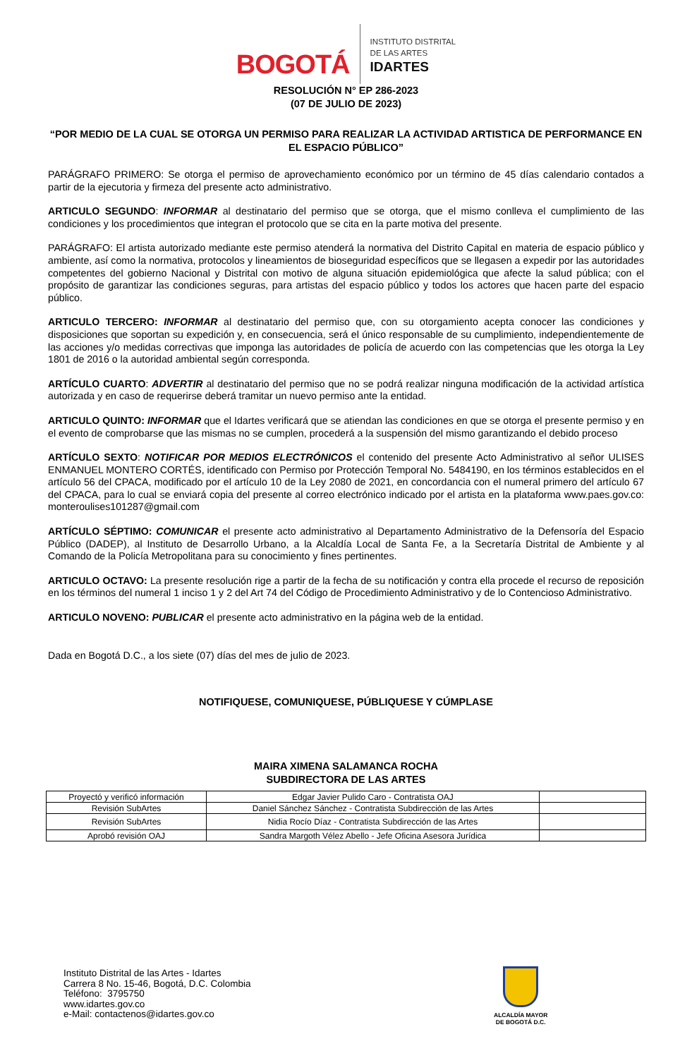BOGOTÁ
INSTITUTO DISTRITAL
DE LAS ARTES
IDARTES
RESOLUCIÓN N° EP 286-2023
(07 DE JULIO DE 2023)
“POR MEDIO DE LA CUAL SE OTORGA UN PERMISO PARA REALIZAR LA ACTIVIDAD ARTISTICA DE PERFORMANCE EN EL ESPACIO PÚBLICO”
PARÁGRAFO PRIMERO: Se otorga el permiso de aprovechamiento económico por un término de 45 días calendario contados a partir de la ejecutoria y firmeza del presente acto administrativo.
ARTICULO SEGUNDO: INFORMAR al destinatario del permiso que se otorga, que el mismo conlleva el cumplimiento de las condiciones y los procedimientos que integran el protocolo que se cita en la parte motiva del presente.
PARÁGRAFO: El artista autorizado mediante este permiso atenderá la normativa del Distrito Capital en materia de espacio público y ambiente, así como la normativa, protocolos y lineamientos de bioseguridad específicos que se llegasen a expedir por las autoridades competentes del gobierno Nacional y Distrital con motivo de alguna situación epidemiológica que afecte la salud pública; con el propósito de garantizar las condiciones seguras, para artistas del espacio público y todos los actores que hacen parte del espacio público.
ARTICULO TERCERO: INFORMAR al destinatario del permiso que, con su otorgamiento acepta conocer las condiciones y disposiciones que soportan su expedición y, en consecuencia, será el único responsable de su cumplimiento, independientemente de las acciones y/o medidas correctivas que imponga las autoridades de policía de acuerdo con las competencias que les otorga la Ley 1801 de 2016 o la autoridad ambiental según corresponda.
ARTÍCULO CUARTO: ADVERTIR al destinatario del permiso que no se podrá realizar ninguna modificación de la actividad artística autorizada y en caso de requerirse deberá tramitar un nuevo permiso ante la entidad.
ARTICULO QUINTO: INFORMAR que el Idartes verificará que se atiendan las condiciones en que se otorga el presente permiso y en el evento de comprobarse que las mismas no se cumplen, procederá a la suspensión del mismo garantizando el debido proceso
ARTÍCULO SEXTO: NOTIFICAR POR MEDIOS ELECTRÓNICOS el contenido del presente Acto Administrativo al señor ULISES ENMANUEL MONTERO CORTÉS, identificado con Permiso por Protección Temporal No. 5484190, en los términos establecidos en el artículo 56 del CPACA, modificado por el artículo 10 de la Ley 2080 de 2021, en concordancia con el numeral primero del artículo 67 del CPACA, para lo cual se enviará copia del presente al correo electrónico indicado por el artista en la plataforma www.paes.gov.co: monteroulises101287@gmail.com
ARTÍCULO SÉPTIMO: COMUNICAR el presente acto administrativo al Departamento Administrativo de la Defensoría del Espacio Público (DADEP), al Instituto de Desarrollo Urbano, a la Alcaldía Local de Santa Fe, a la Secretaría Distrital de Ambiente y al Comando de la Policía Metropolitana para su conocimiento y fines pertinentes.
ARTICULO OCTAVO: La presente resolución rige a partir de la fecha de su notificación y contra ella procede el recurso de reposición en los términos del numeral 1 inciso 1 y 2 del Art 74 del Código de Procedimiento Administrativo y de lo Contencioso Administrativo.
ARTICULO NOVENO: PUBLICAR el presente acto administrativo en la página web de la entidad.
Dada en Bogotá D.C., a los siete (07) días del mes de julio de 2023.
NOTIFIQUESE, COMUNIQUESE, PÚBLIQUESE Y CÚMPLASE
MAIRA XIMENA SALAMANCA ROCHA
SUBDIRECTORA DE LAS ARTES
| Proyectó y verificó información | Edgar Javier Pulido Caro - Contratista OAJ | |
| Revisión SubArtes | Daniel Sánchez Sánchez - Contratista Subdirección de las Artes | |
| Revisión SubArtes | Nidia Rocío Díaz - Contratista Subdirección de las Artes | |
| Aprobó revisión OAJ | Sandra Margoth Vélez Abello - Jefe Oficina Asesora Jurídica | |
Instituto Distrital de las Artes - Idartes
Carrera 8 No. 15-46, Bogotá, D.C. Colombia
Teléfono: 3795750
www.idartes.gov.co
e-Mail: contactenos@idartes.gov.co
ALCALDÍA MAYOR
DE BOGOTÁ D.C.